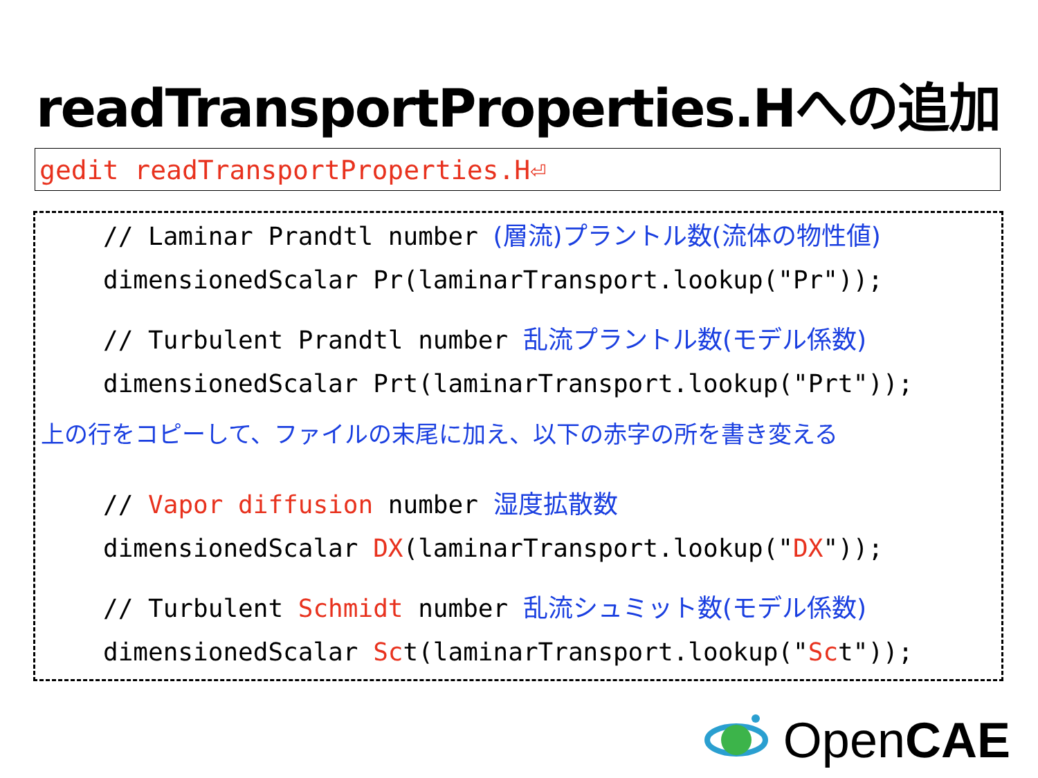readTransportProperties.Hへの追加
gedit readTransportProperties.H⏎
// Laminar Prandtl number (層流)プラントル数(流体の物性値)
dimensionedScalar Pr(laminarTransport.lookup("Pr"));
// Turbulent Prandtl number 乱流プラントル数(モデル係数)
dimensionedScalar Prt(laminarTransport.lookup("Prt"));
上の行をコピーして、ファイルの末尾に加え、以下の赤字の所を書き変える
// Vapor diffusion number 湿度拡散数
dimensionedScalar DX(laminarTransport.lookup("DX"));
// Turbulent Schmidt number 乱流シュミット数(モデル係数)
dimensionedScalar Sct(laminarTransport.lookup("Sct"));
Open CAE